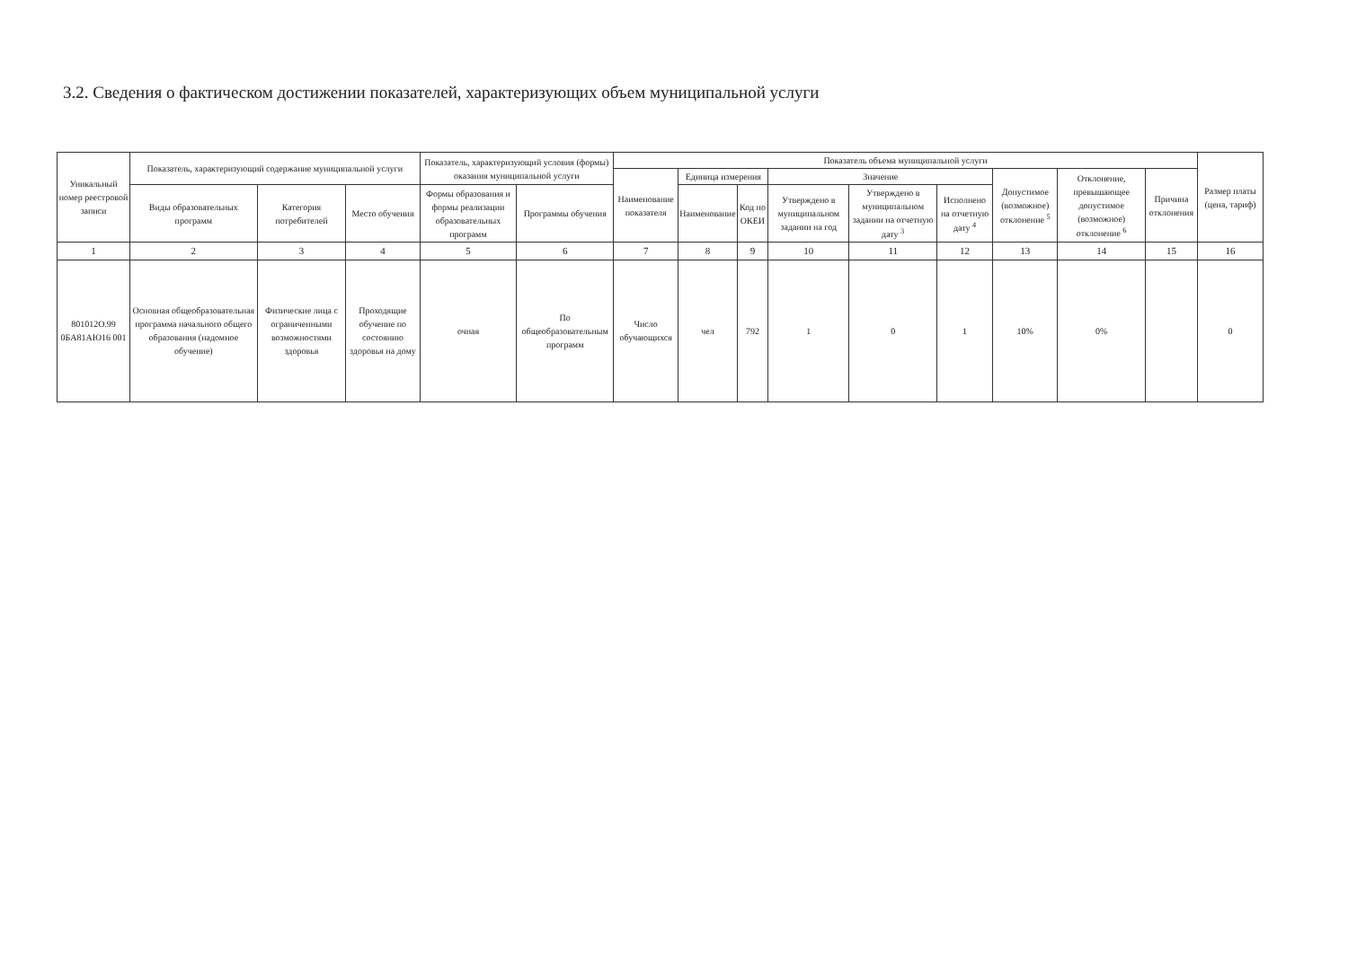3.2. Сведения о фактическом достижении показателей, характеризующих объем муниципальной услуги
| Уникальный номер реестровой записи | Показатель, характеризующий содержание муниципальной услуги | | | Показатель, характеризующий условия (формы) оказания муниципальной услуги | | Показатель объема муниципальной услуги | | | | | | | | | Размер платы (цена, тариф) |
| --- | --- | --- | --- | --- | --- | --- | --- | --- | --- | --- | --- | --- | --- | --- | --- |
| | | | | | | Наименование показателя | Единица измерения | | Значение | | | Допустимое (возможное) отклонение <sup>5</sup> | Отклонение, превышающее допустимое (возможное) отклонение <sup>6</sup> | Причина отклонения | |
| | Виды образовательных программ | Категория потребителей | Место обучения | Формы образования и формы реализации образовательных программ | Программы обучения | | Наименование | Код по ОКЕИ | Утверждено в муниципальном задании на год | Утверждено в муниципальном задании на отчетную дату <sup>3</sup> | Исполнено на отчетную дату <sup>4</sup> | | | | |
| 1 | 2 | 3 | 4 | 5 | 6 | 7 | 8 | 9 | 10 | 11 | 12 | 13 | 14 | 15 | 16 |
| 801012О.99 0БА81АЮ16 001 | Основная общеобразовательная программа начального общего образования (надомное обучение) | Физические лица с ограниченными возможностями здоровья | Проходящие обучение по состоянию здоровья на дому | очная | По общеобразовательным программ | Число обучающихся | чел | 792 | 1 | 0 | 1 | 10% | 0% | | 0 |